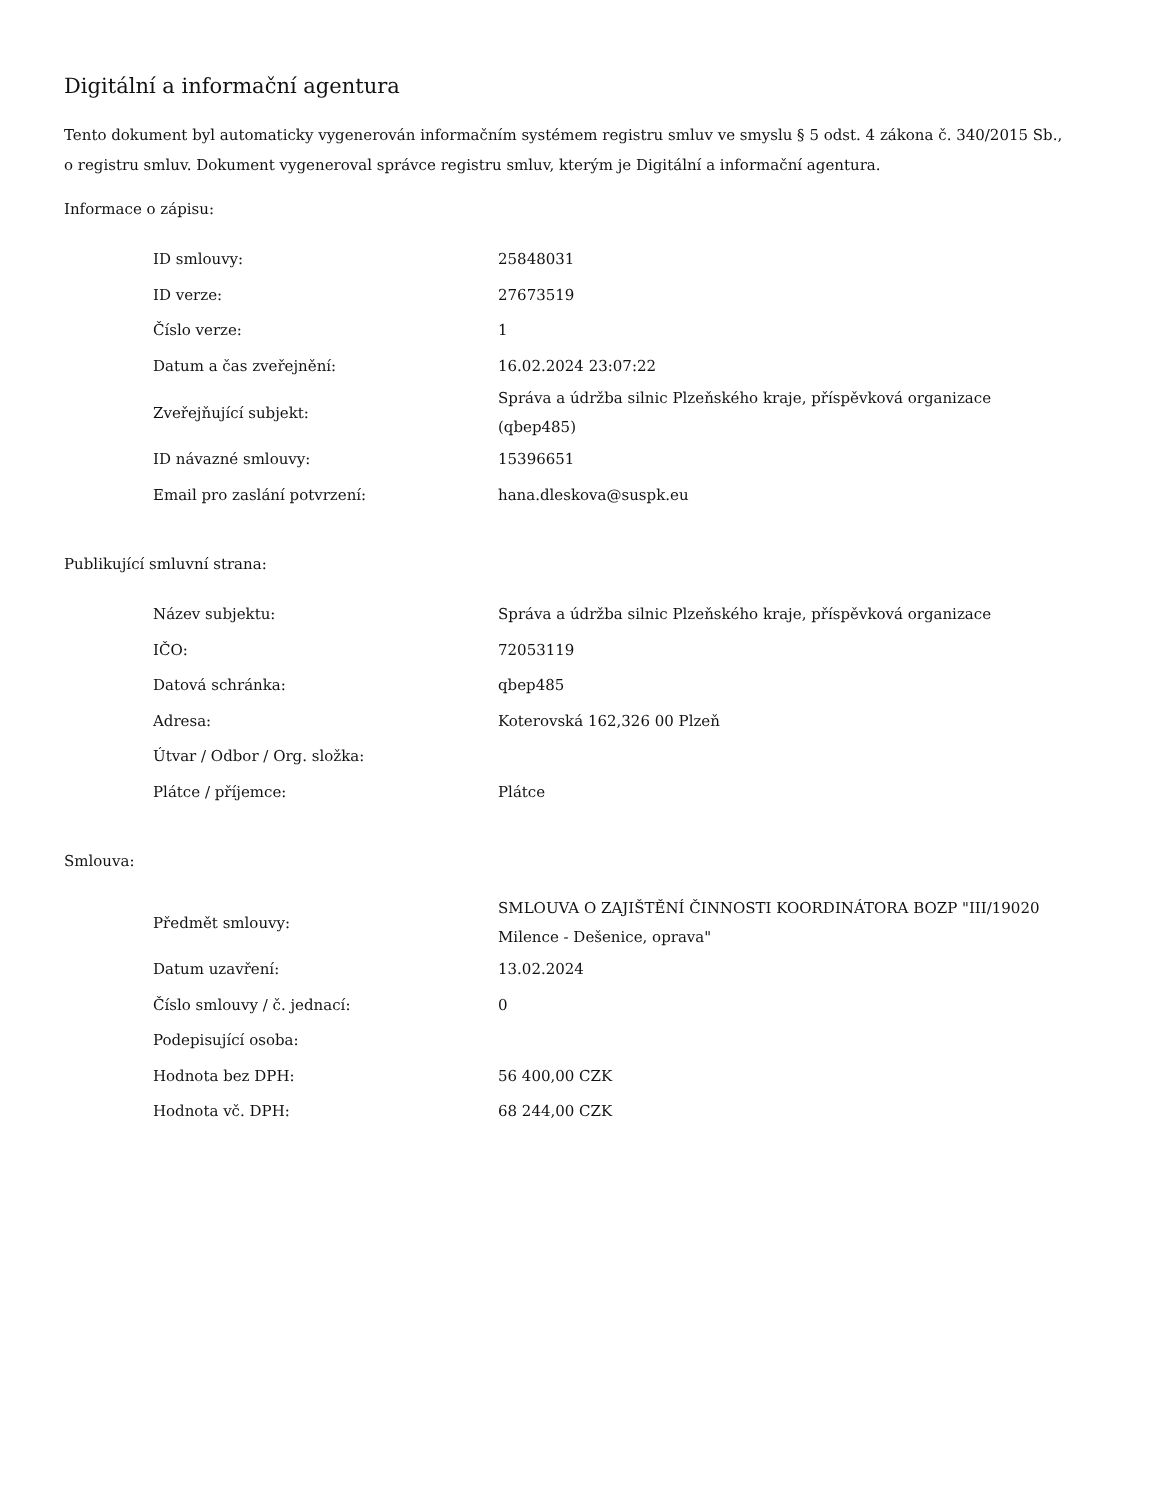Digitální a informační agentura
Tento dokument byl automaticky vygenerován informačním systémem registru smluv ve smyslu § 5 odst. 4 zákona č. 340/2015 Sb., o registru smluv. Dokument vygeneroval správce registru smluv, kterým je Digitální a informační agentura.
Informace o zápisu:
| ID smlouvy: | 25848031 |
| ID verze: | 27673519 |
| Číslo verze: | 1 |
| Datum a čas zveřejnění: | 16.02.2024 23:07:22 |
| Zveřejňující subjekt: | Správa a údržba silnic Plzeňského kraje, příspěvková organizace (qbep485) |
| ID návazné smlouvy: | 15396651 |
| Email pro zaslání potvrzení: | hana.dleskova@suspk.eu |
Publikující smluvní strana:
| Název subjektu: | Správa a údržba silnic Plzeňského kraje, příspěvková organizace |
| IČO: | 72053119 |
| Datová schránka: | qbep485 |
| Adresa: | Koterovská 162,326 00 Plzeň |
| Útvar / Odbor / Org. složka: | |
| Plátce / příjemce: | Plátce |
Smlouva:
| Předmět smlouvy: | SMLOUVA O ZAJIŠTĚNÍ ČINNOSTI KOORDINÁTORA BOZP "III/19020 Milence - Dešenice, oprava" |
| Datum uzavření: | 13.02.2024 |
| Číslo smlouvy / č. jednací: | 0 |
| Podepisující osoba: | |
| Hodnota bez DPH: | 56 400,00 CZK |
| Hodnota vč. DPH: | 68 244,00 CZK |